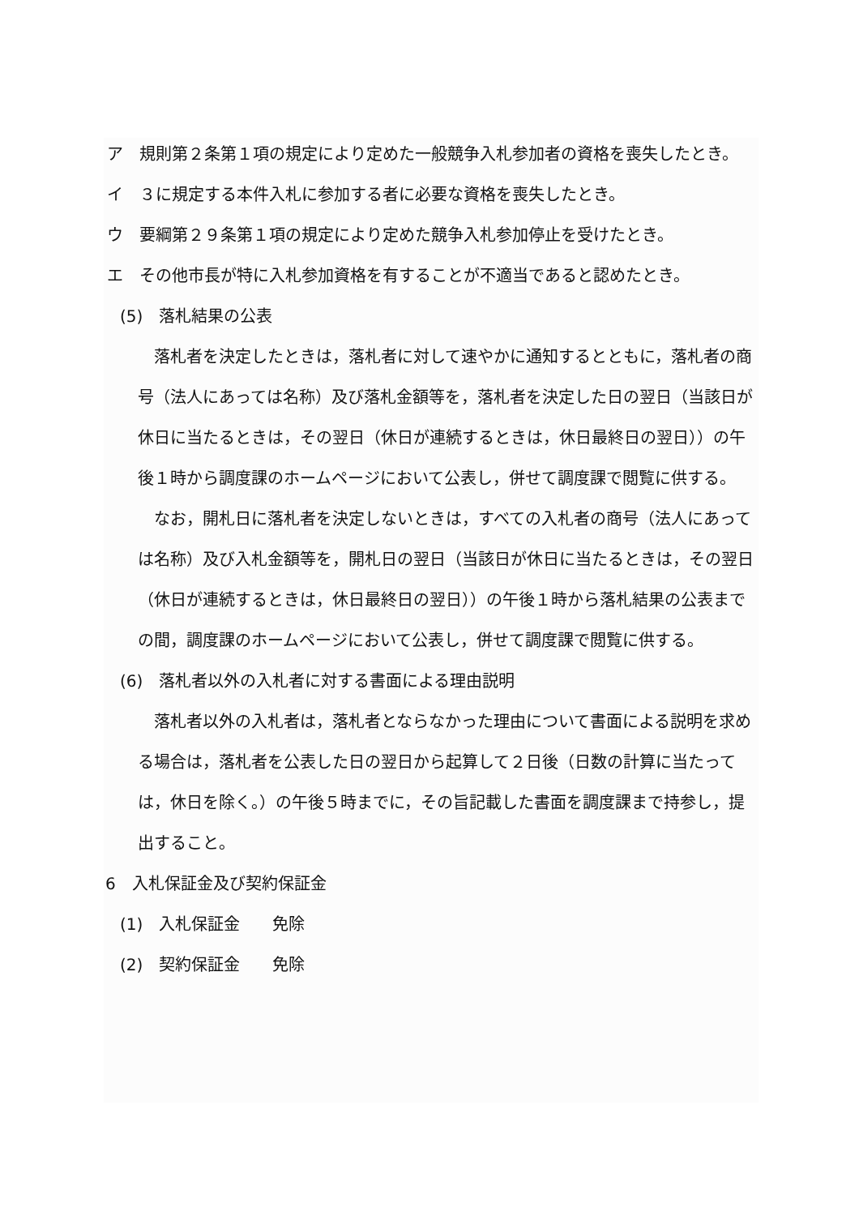ア　規則第２条第１項の規定により定めた一般競争入札参加者の資格を喪失したとき。
イ　３に規定する本件入札に参加する者に必要な資格を喪失したとき。
ウ　要綱第２９条第１項の規定により定めた競争入札参加停止を受けたとき。
エ　その他市長が特に入札参加資格を有することが不適当であると認めたとき。
(5)　落札結果の公表
落札者を決定したときは，落札者に対して速やかに通知するとともに，落札者の商号（法人にあっては名称）及び落札金額等を，落札者を決定した日の翌日（当該日が休日に当たるときは，その翌日（休日が連続するときは，休日最終日の翌日））の午後１時から調度課のホームページにおいて公表し，併せて調度課で閲覧に供する。
なお，開札日に落札者を決定しないときは，すべての入札者の商号（法人にあっては名称）及び入札金額等を，開札日の翌日（当該日が休日に当たるときは，その翌日（休日が連続するときは，休日最終日の翌日））の午後１時から落札結果の公表までの間，調度課のホームページにおいて公表し，併せて調度課で閲覧に供する。
(6)　落札者以外の入札者に対する書面による理由説明
落札者以外の入札者は，落札者とならなかった理由について書面による説明を求める場合は，落札者を公表した日の翌日から起算して２日後（日数の計算に当たっては，休日を除く。）の午後５時までに，その旨記載した書面を調度課まで持参し，提出すること。
6　入札保証金及び契約保証金
(1)　入札保証金　　免除
(2)　契約保証金　　免除